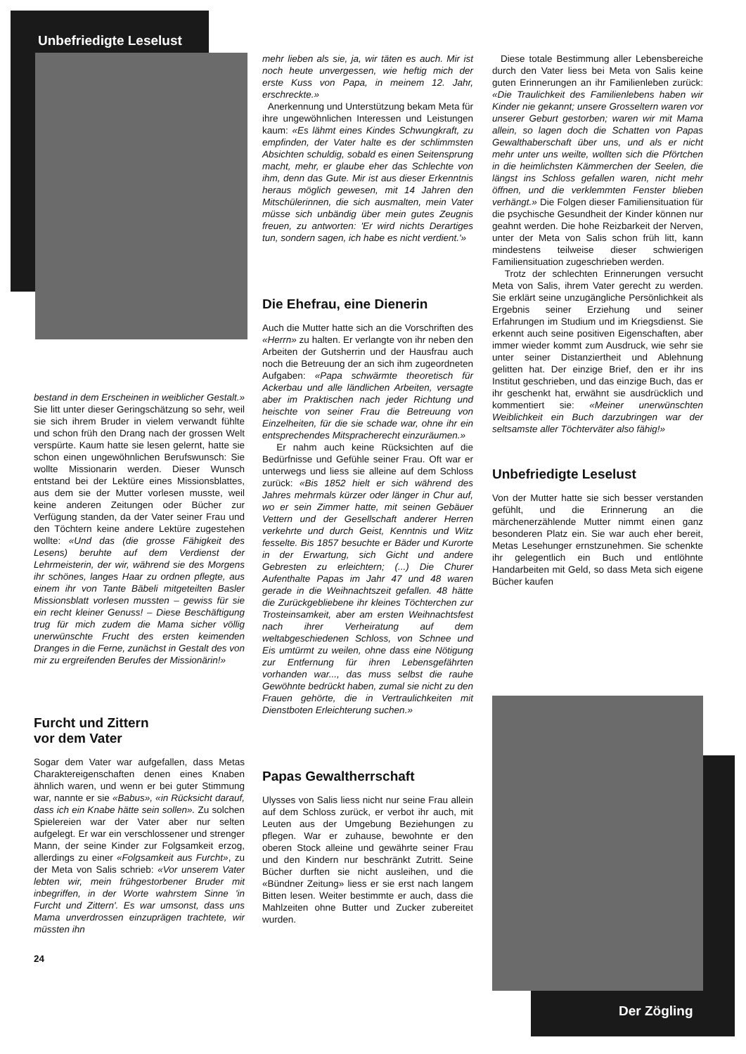Unbefriedigte Leselust
bestand in dem Erscheinen in weiblicher Gestalt.» Sie litt unter dieser Geringschätzung so sehr, weil sie sich ihrem Bruder in vielem verwandt fühlte und schon früh den Drang nach der grossen Welt verspürte. Kaum hatte sie lesen gelernt, hatte sie schon einen ungewöhnlichen Berufswunsch: Sie wollte Missionarin werden. Dieser Wunsch entstand bei der Lektüre eines Missionsblattes, aus dem sie der Mutter vorlesen musste, weil keine anderen Zeitungen oder Bücher zur Verfügung standen, da der Vater seiner Frau und den Töchtern keine andere Lektüre zugestehen wollte: «Und das (die grosse Fähigkeit des Lesens) beruhte auf dem Verdienst der Lehrmeisterin, der wir, während sie des Morgens ihr schönes, langes Haar zu ordnen pflegte, aus einem ihr von Tante Bäbeli mitgeteilten Basler Missionsblatt vorlesen mussten – gewiss für sie ein recht kleiner Genuss! – Diese Beschäftigung trug für mich zudem die Mama sicher völlig unerwünschte Frucht des ersten keimenden Dranges in die Ferne, zunächst in Gestalt des von mir zu ergreifenden Berufes der Missionärin!»
Furcht und Zittern
vor dem Vater
Sogar dem Vater war aufgefallen, dass Metas Charaktereigenschaften denen eines Knaben ähnlich waren, und wenn er bei guter Stimmung war, nannte er sie «Babus», «in Rücksicht darauf, dass ich ein Knabe hätte sein sollen». Zu solchen Spielereien war der Vater aber nur selten aufgelegt. Er war ein verschlossener und strenger Mann, der seine Kinder zur Folgsamkeit erzog, allerdings zu einer «Folgsamkeit aus Furcht», zu der Meta von Salis schrieb: «Vor unserem Vater lebten wir, mein frühgestorbener Bruder mit inbegriffen, in der Worte wahrstem Sinne 'in Furcht und Zittern'. Es war umsonst, dass uns Mama unverdrossen einzuprägen trachtete, wir müssten ihn
24
mehr lieben als sie, ja, wir täten es auch. Mir ist noch heute unvergessen, wie heftig mich der erste Kuss von Papa, in meinem 12. Jahr, erschreckte.»
Anerkennung und Unterstützung bekam Meta für ihre ungewöhnlichen Interessen und Leistungen kaum: «Es lähmt eines Kindes Schwungkraft, zu empfinden, der Vater halte es der schlimmsten Absichten schuldig, sobald es einen Seitensprung macht, mehr, er glaube eher das Schlechte von ihm, denn das Gute. Mir ist aus dieser Erkenntnis heraus möglich gewesen, mit 14 Jahren den Mitschülerinnen, die sich ausmalten, mein Vater müsse sich unbändig über mein gutes Zeugnis freuen, zu antworten: 'Er wird nichts Derartiges tun, sondern sagen, ich habe es nicht verdient.'»
Die Ehefrau, eine Dienerin
Auch die Mutter hatte sich an die Vorschriften des «Herrn» zu halten. Er verlangte von ihr neben den Arbeiten der Gutsherrin und der Hausfrau auch noch die Betreuung der an sich ihm zugeordneten Aufgaben: «Papa schwärmte theoretisch für Ackerbau und alle ländlichen Arbeiten, versagte aber im Praktischen nach jeder Richtung und heischte von seiner Frau die Betreuung von Einzelheiten, für die sie schade war, ohne ihr ein entsprechendes Mitspracherecht einzuräumen.»
Er nahm auch keine Rücksichten auf die Bedürfnisse und Gefühle seiner Frau. Oft war er unterwegs und liess sie alleine auf dem Schloss zurück: «Bis 1852 hielt er sich während des Jahres mehrmals kürzer oder länger in Chur auf, wo er sein Zimmer hatte, mit seinen Gebäuer Vettern und der Gesellschaft anderer Herren verkehrte und durch Geist, Kenntnis und Witz fesselte. Bis 1857 besuchte er Bäder und Kurorte in der Erwartung, sich Gicht und andere Gebresten zu erleichtern; (...) Die Churer Aufenthalte Papas im Jahr 47 und 48 waren gerade in die Weihnachtszeit gefallen. 48 hätte die Zurückgebliebene ihr kleines Töchterchen zur Trosteinsamkeit, aber am ersten Weihnachtsfest nach ihrer Verheiratung auf dem weltabgeschiedenen Schloss, von Schnee und Eis umtürmt zu weilen, ohne dass eine Nötigung zur Entfernung für ihren Lebensgefährten vorhanden war..., das muss selbst die rauhe Gewöhnte bedrückt haben, zumal sie nicht zu den Frauen gehörte, die in Vertraulichkeiten mit Dienstboten Erleichterung suchen.»
Papas Gewaltherrschaft
Ulysses von Salis liess nicht nur seine Frau allein auf dem Schloss zurück, er verbot ihr auch, mit Leuten aus der Umgebung Beziehungen zu pflegen. War er zuhause, bewohnte er den oberen Stock alleine und gewährte seiner Frau und den Kindern nur beschränkt Zutritt. Seine Bücher durften sie nicht ausleihen, und die «Bündner Zeitung» liess er sie erst nach langem Bitten lesen. Weiter bestimmte er auch, dass die Mahlzeiten ohne Butter und Zucker zubereitet wurden.
Diese totale Bestimmung aller Lebensbereiche durch den Vater liess bei Meta von Salis keine guten Erinnerungen an ihr Familienleben zurück: «Die Traulichkeit des Familienlebens haben wir Kinder nie gekannt; unsere Grosseltern waren vor unserer Geburt gestorben; waren wir mit Mama allein, so lagen doch die Schatten von Papas Gewalthaberschaft über uns, und als er nicht mehr unter uns weilte, wollten sich die Pförtchen in die heimlichsten Kämmerchen der Seelen, die längst ins Schloss gefallen waren, nicht mehr öffnen, und die verklemmten Fenster blieben verhängt.» Die Folgen dieser Familiensituation für die psychische Gesundheit der Kinder können nur geahnt werden. Die hohe Reizbarkeit der Nerven, unter der Meta von Salis schon früh litt, kann mindestens teilweise dieser schwierigen Familiensituation zugeschrieben werden.
Trotz der schlechten Erinnerungen versucht Meta von Salis, ihrem Vater gerecht zu werden. Sie erklärt seine unzugängliche Persönlichkeit als Ergebnis seiner Erziehung und seiner Erfahrungen im Studium und im Kriegsdienst. Sie erkennt auch seine positiven Eigenschaften, aber immer wieder kommt zum Ausdruck, wie sehr sie unter seiner Distanziertheit und Ablehnung gelitten hat. Der einzige Brief, den er ihr ins Institut geschrieben, und das einzige Buch, das er ihr geschenkt hat, erwähnt sie ausdrücklich und kommentiert sie: «Meiner unerwünschten Weiblichkeit ein Buch darzubringen war der seltsamste aller Töchterväter also fähig!»
Unbefriedigte Leselust
Von der Mutter hatte sie sich besser verstanden gefühlt, und die Erinnerung an die märchenerzählende Mutter nimmt einen ganz besonderen Platz ein. Sie war auch eher bereit, Metas Lesehunger ernstzunehmen. Sie schenkte ihr gelegentlich ein Buch und entlöhnte Handarbeiten mit Geld, so dass Meta sich eigene Bücher kaufen
Der Zögling